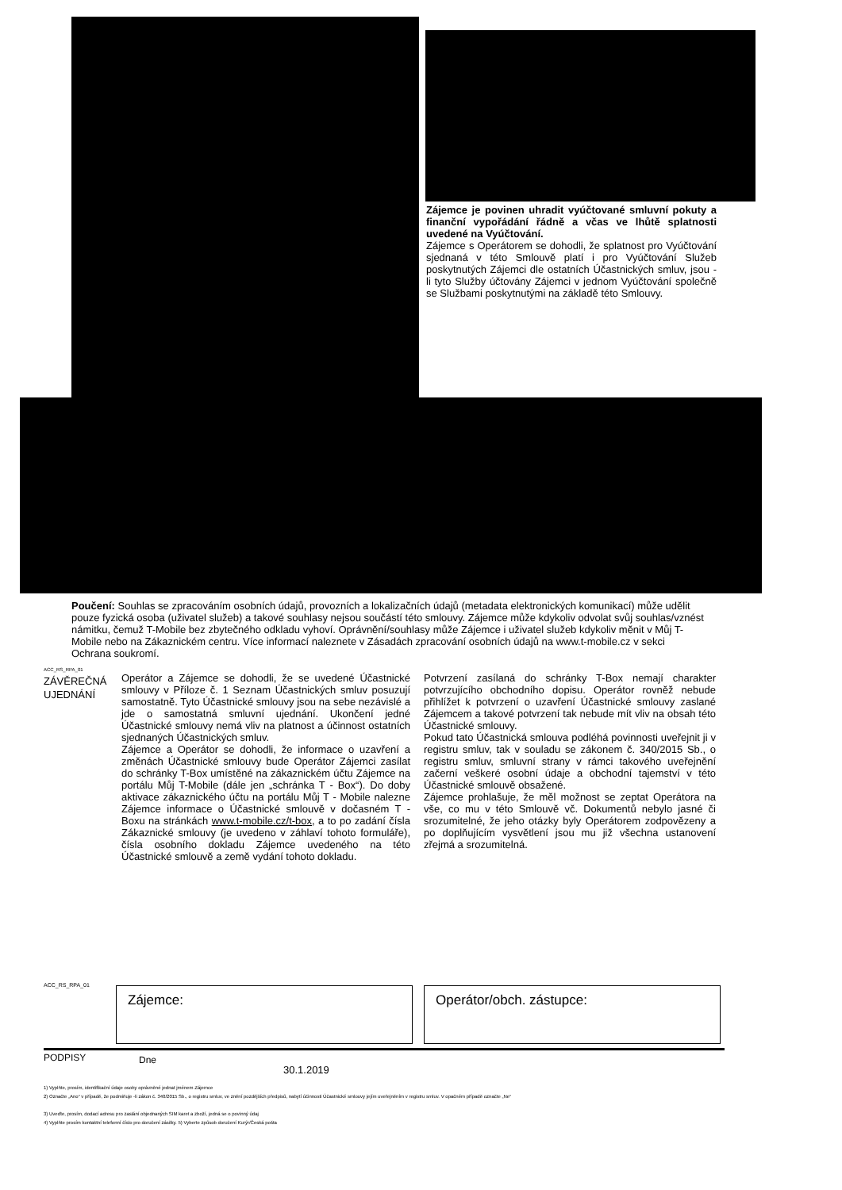Zájemce je povinen uhradit vyúčtované smluvní pokuty a finanční vypořádání řádně a včas ve lhůtě splatnosti uvedené na Vyúčtování.
Zájemce s Operátorem se dohodli, že splatnost pro Vyúčtování sjednaná v této Smlouvě platí i pro Vyúčtování Služeb poskytnutých Zájemci dle ostatních Účastnických smluv, jsou - li tyto Služby účtovány Zájemci v jednom Vyúčtování společně se Službami poskytnutými na základě této Smlouvy.
Poučení: Souhlas se zpracováním osobních údajů, provozních a lokalizačních údajů (metadata elektronických komunikací) může udělit pouze fyzická osoba (uživatel služeb) a takové souhlasy nejsou součástí této smlouvy. Zájemce může kdykoliv odvolat svůj souhlas/vznést námitku, čemuž T-Mobile bez zbytečného odkladu vyhoví. Oprávnění/souhlasy může Zájemce i uživatel služeb kdykoliv měnit v Můj T-Mobile nebo na Zákaznickém centru. Více informací naleznete v Zásadách zpracování osobních údajů na www.t-mobile.cz v sekci Ochrana soukromí.
ACC_RS_RPA_01
ZÁVĚREČNÁ
UJEDNÁNÍ
Operátor a Zájemce se dohodli, že se uvedené Účastnické smlouvy v Příloze č. 1 Seznam Účastnických smluv posuzují samostatně. Tyto Účastnické smlouvy jsou na sebe nezávislé a jde o samostatná smluvní ujednání. Ukončení jedné Účastnické smlouvy nemá vliv na platnost a účinnost ostatních sjednaných Účastnických smluv.
Zájemce a Operátor se dohodli, že informace o uzavření a změnách Účastnické smlouvy bude Operátor Zájemci zasílat do schránky T-Box umístěné na zákaznickém účtu Zájemce na portálu Můj T-Mobile (dále jen „schránka T - Box“). Do doby aktivace zákaznického účtu na portálu Můj T - Mobile nalezne Zájemce informace o Účastnické smlouvě v dočasném T - Boxu na stránkách www.t-mobile.cz/t-box, a to po zadání čísla Zákaznické smlouvy (je uvedeno v záhlaví tohoto formuláře), čísla osobního dokladu Zájemce uvedeného na této Účastnické smlouvě a země vydání tohoto dokladu.
Potvrzení zasílaná do schránky T-Box nemají charakter potvrzujícího obchodního dopisu. Operátor rovněž nebude přihlížet k potvrzení o uzavření Účastnické smlouvy zaslané Zájemcem a takové potvrzení tak nebude mít vliv na obsah této Účastnické smlouvy.
Pokud tato Účastnická smlouva podléhá povinnosti uveřejnit ji v registru smluv, tak v souladu se zákonem č. 340/2015 Sb., o registru smluv, smluvní strany v rámci takového uveřejnění začerní veškeré osobní údaje a obchodní tajemství v této Účastnické smlouvě obsažené.
Zájemce prohlašuje, že měl možnost se zeptat Operátora na vše, co mu v této Smlouvě vč. Dokumentů nebylo jasné či srozumitelné, že jeho otázky byly Operátorem zodpovězeny a po doplňujícím vysvětlení jsou mu již všechna ustanovení zřejmá a srozumitelná.
ACC_RS_RPA_01 Zájemce: Operátor/obch. zástupce:
PODPISY Dne
30.1.2019
1) Vyplňte, prosím, identifikační údaje osoby oprávněné jednat jménem Zájemce
2) Označte „Ano“ v případě, že podmiňuje -li zákon č. 340/2015 Sb., o registru smluv, ve znění pozdějších předpisů, nabytí účinnosti Účastnické smlouvy jejím uveřejněním v registru smluv. V opačném případě označte „Ne“
3) Uveďte, prosím, dodací adresu pro zaslání objednaných SIM karet a zboží, jedná se o povinný údaj
4) Vyplňte prosím kontaktní telefonní číslo pro doručení zásilky. 5) Vyberte způsob doručení Kurýr/Česká pošta